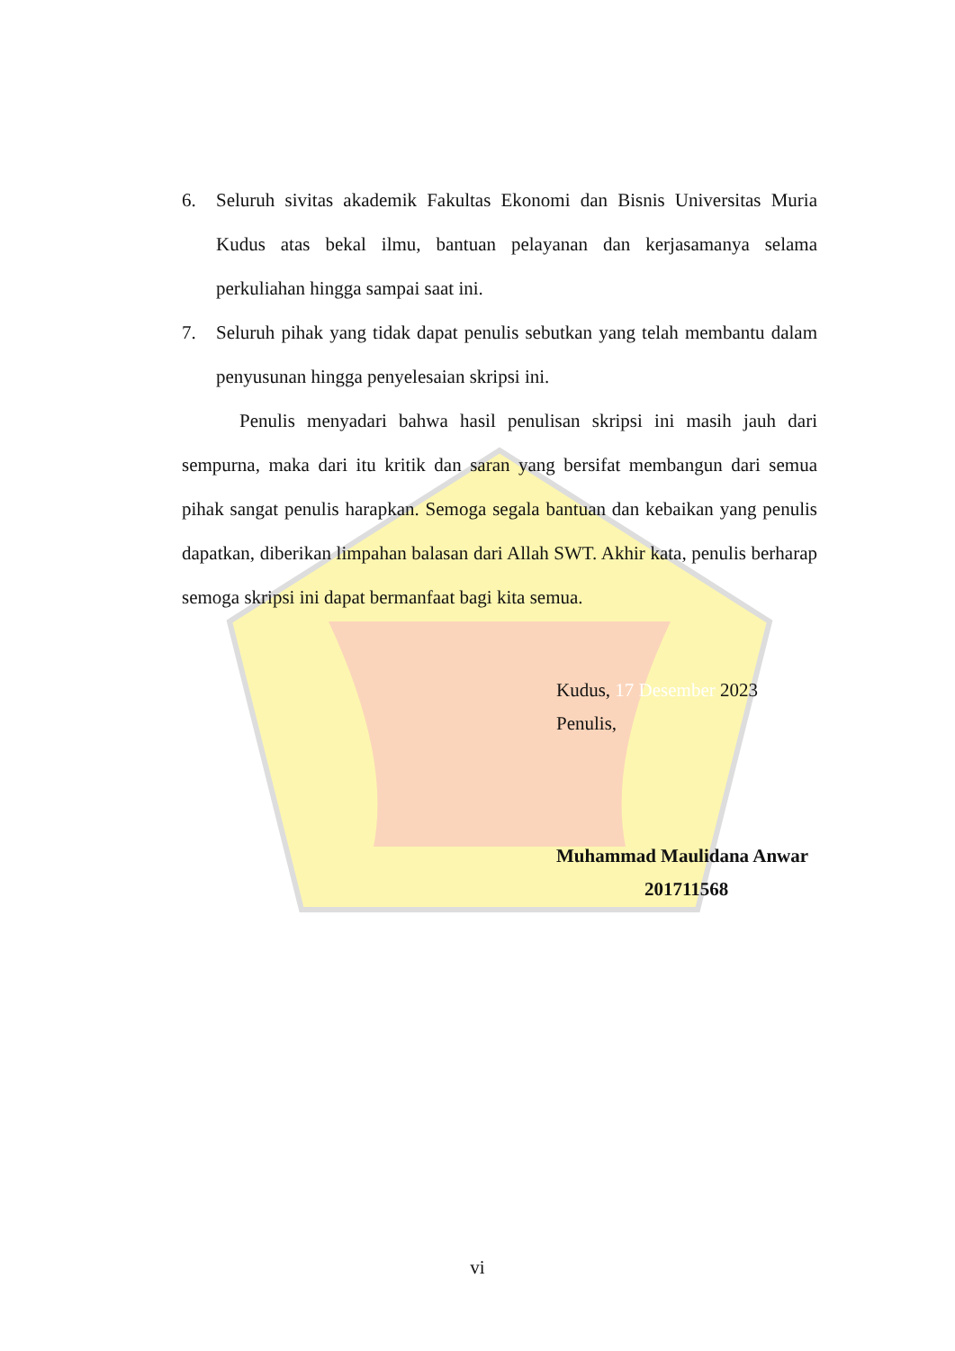6. Seluruh sivitas akademik Fakultas Ekonomi dan Bisnis Universitas Muria Kudus atas bekal ilmu, bantuan pelayanan dan kerjasamanya selama perkuliahan hingga sampai saat ini.
7. Seluruh pihak yang tidak dapat penulis sebutkan yang telah membantu dalam penyusunan hingga penyelesaian skripsi ini.
Penulis menyadari bahwa hasil penulisan skripsi ini masih jauh dari sempurna, maka dari itu kritik dan saran yang bersifat membangun dari semua pihak sangat penulis harapkan. Semoga segala bantuan dan kebaikan yang penulis dapatkan, diberikan limpahan balasan dari Allah SWT. Akhir kata, penulis berharap semoga skripsi ini dapat bermanfaat bagi kita semua.
Kudus, 17 Desember 2023
Penulis,
Muhammad Maulidana Anwar
201711568
vi